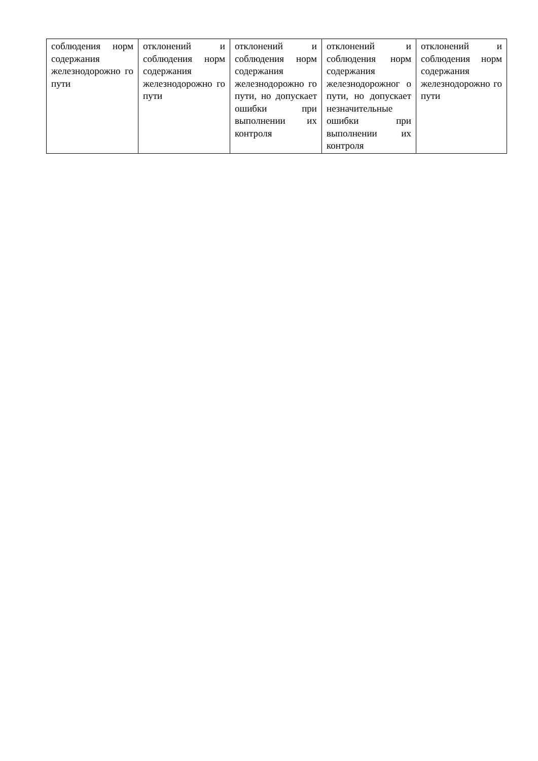| соблюдения норм содержания железнодорожно го пути | отклонений и соблюдения норм содержания железнодорожно го пути | отклонений и соблюдения норм содержания железнодорожно го пути, но допускает ошибки при выполнении их контроля | отклонений и соблюдения норм содержания железнодорожног о пути, но допускает незначительные ошибки при выполнении их контроля | отклонений и соблюдения норм содержания железнодорожно го пути |